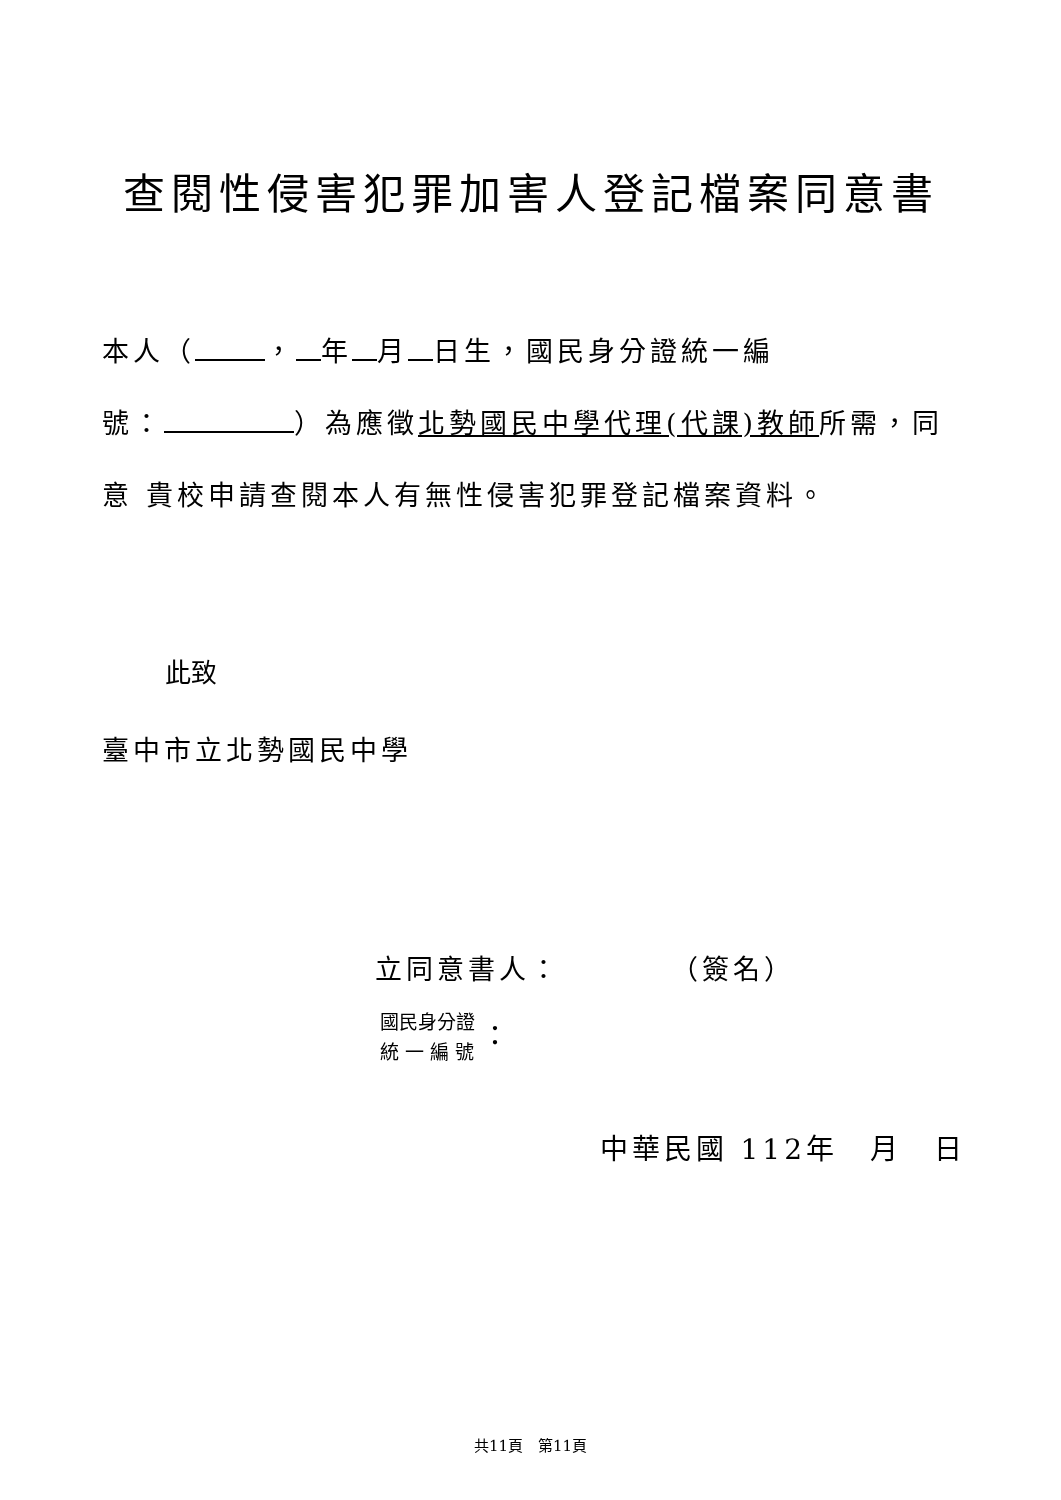查閱性侵害犯罪加害人登記檔案同意書
本人（ ， 年 月 日生，國民身分證統一編
號： ）為應徵北勢國民中學代理(代課)教師所需，同
意 貴校申請查閱本人有無性侵害犯罪登記檔案資料。
此致
臺中市立北勢國民中學
立同意書人： （簽名）
國民身分證
統 一 編 號
：
中華民國 112年　月　日
共11頁　第11頁